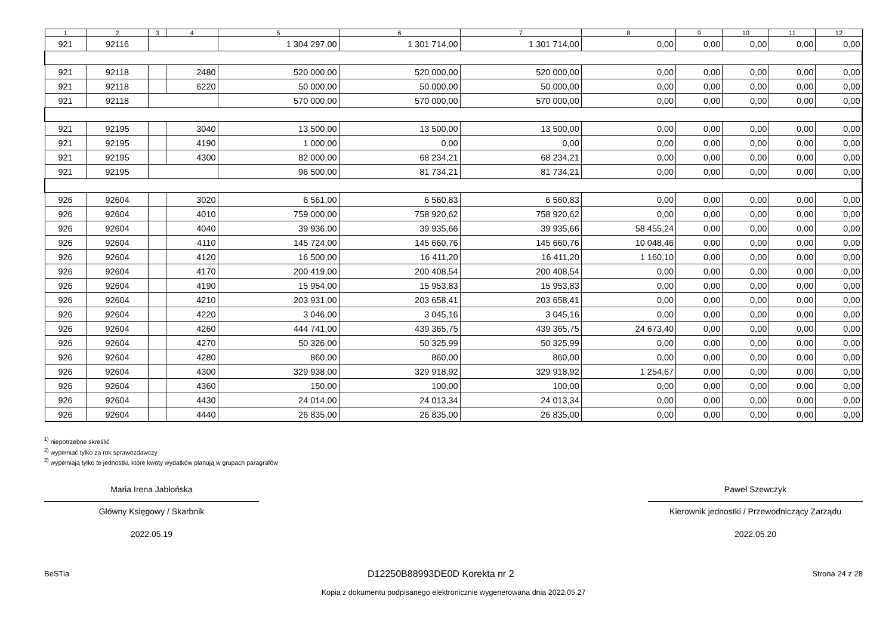| 1 | 2 | 3 | 4 | 5 | 6 | 7 | 8 | 9 | 10 | 11 | 12 |
| --- | --- | --- | --- | --- | --- | --- | --- | --- | --- | --- | --- |
| 921 | 92116 | | | 1 304 297,00 | 1 301 714,00 | 1 301 714,00 | 0,00 | 0,00 | 0,00 | 0,00 | 0,00 |
| 921 | 92118 | | 2480 | 520 000,00 | 520 000,00 | 520 000,00 | 0,00 | 0,00 | 0,00 | 0,00 | 0,00 |
| 921 | 92118 | | 6220 | 50 000,00 | 50 000,00 | 50 000,00 | 0,00 | 0,00 | 0,00 | 0,00 | 0,00 |
| 921 | 92118 | | | 570 000,00 | 570 000,00 | 570 000,00 | 0,00 | 0,00 | 0,00 | 0,00 | 0,00 |
| 921 | 92195 | | 3040 | 13 500,00 | 13 500,00 | 13 500,00 | 0,00 | 0,00 | 0,00 | 0,00 | 0,00 |
| 921 | 92195 | | 4190 | 1 000,00 | 0,00 | 0,00 | 0,00 | 0,00 | 0,00 | 0,00 | 0,00 |
| 921 | 92195 | | 4300 | 82 000,00 | 68 234,21 | 68 234,21 | 0,00 | 0,00 | 0,00 | 0,00 | 0,00 |
| 921 | 92195 | | | 96 500,00 | 81 734,21 | 81 734,21 | 0,00 | 0,00 | 0,00 | 0,00 | 0,00 |
| 926 | 92604 | | 3020 | 6 561,00 | 6 560,83 | 6 560,83 | 0,00 | 0,00 | 0,00 | 0,00 | 0,00 |
| 926 | 92604 | | 4010 | 759 000,00 | 758 920,62 | 758 920,62 | 0,00 | 0,00 | 0,00 | 0,00 | 0,00 |
| 926 | 92604 | | 4040 | 39 936,00 | 39 935,66 | 39 935,66 | 58 455,24 | 0,00 | 0,00 | 0,00 | 0,00 |
| 926 | 92604 | | 4110 | 145 724,00 | 145 660,76 | 145 660,76 | 10 048,46 | 0,00 | 0,00 | 0,00 | 0,00 |
| 926 | 92604 | | 4120 | 16 500,00 | 16 411,20 | 16 411,20 | 1 160,10 | 0,00 | 0,00 | 0,00 | 0,00 |
| 926 | 92604 | | 4170 | 200 419,00 | 200 408,54 | 200 408,54 | 0,00 | 0,00 | 0,00 | 0,00 | 0,00 |
| 926 | 92604 | | 4190 | 15 954,00 | 15 953,83 | 15 953,83 | 0,00 | 0,00 | 0,00 | 0,00 | 0,00 |
| 926 | 92604 | | 4210 | 203 931,00 | 203 658,41 | 203 658,41 | 0,00 | 0,00 | 0,00 | 0,00 | 0,00 |
| 926 | 92604 | | 4220 | 3 046,00 | 3 045,16 | 3 045,16 | 0,00 | 0,00 | 0,00 | 0,00 | 0,00 |
| 926 | 92604 | | 4260 | 444 741,00 | 439 365,75 | 439 365,75 | 24 673,40 | 0,00 | 0,00 | 0,00 | 0,00 |
| 926 | 92604 | | 4270 | 50 326,00 | 50 325,99 | 50 325,99 | 0,00 | 0,00 | 0,00 | 0,00 | 0,00 |
| 926 | 92604 | | 4280 | 860,00 | 860,00 | 860,00 | 0,00 | 0,00 | 0,00 | 0,00 | 0,00 |
| 926 | 92604 | | 4300 | 329 938,00 | 329 918,92 | 329 918,92 | 1 254,67 | 0,00 | 0,00 | 0,00 | 0,00 |
| 926 | 92604 | | 4360 | 150,00 | 100,00 | 100,00 | 0,00 | 0,00 | 0,00 | 0,00 | 0,00 |
| 926 | 92604 | | 4430 | 24 014,00 | 24 013,34 | 24 013,34 | 0,00 | 0,00 | 0,00 | 0,00 | 0,00 |
| 926 | 92604 | | 4440 | 26 835,00 | 26 835,00 | 26 835,00 | 0,00 | 0,00 | 0,00 | 0,00 | 0,00 |
<sup>1)</sup> niepotrzebne skreślić
<sup>2)</sup> wypełniać tylko za rok sprawozdawczy
<sup>3)</sup> wypełniają tylko te jednostki, które kwoty wydatków planują w grupach paragrafów
Maria Irena Jabłońska
Główny Księgowy / Skarbnik
2022.05.19
Paweł Szewczyk
Kierownik jednostki / Przewodniczący Zarządu
2022.05.20
BeSTia D12250B88993DE0D Korekta nr 2 Strona 24 z 28
Kopia z dokumentu podpisanego elektronicznie wygenerowana dnia 2022.05.27